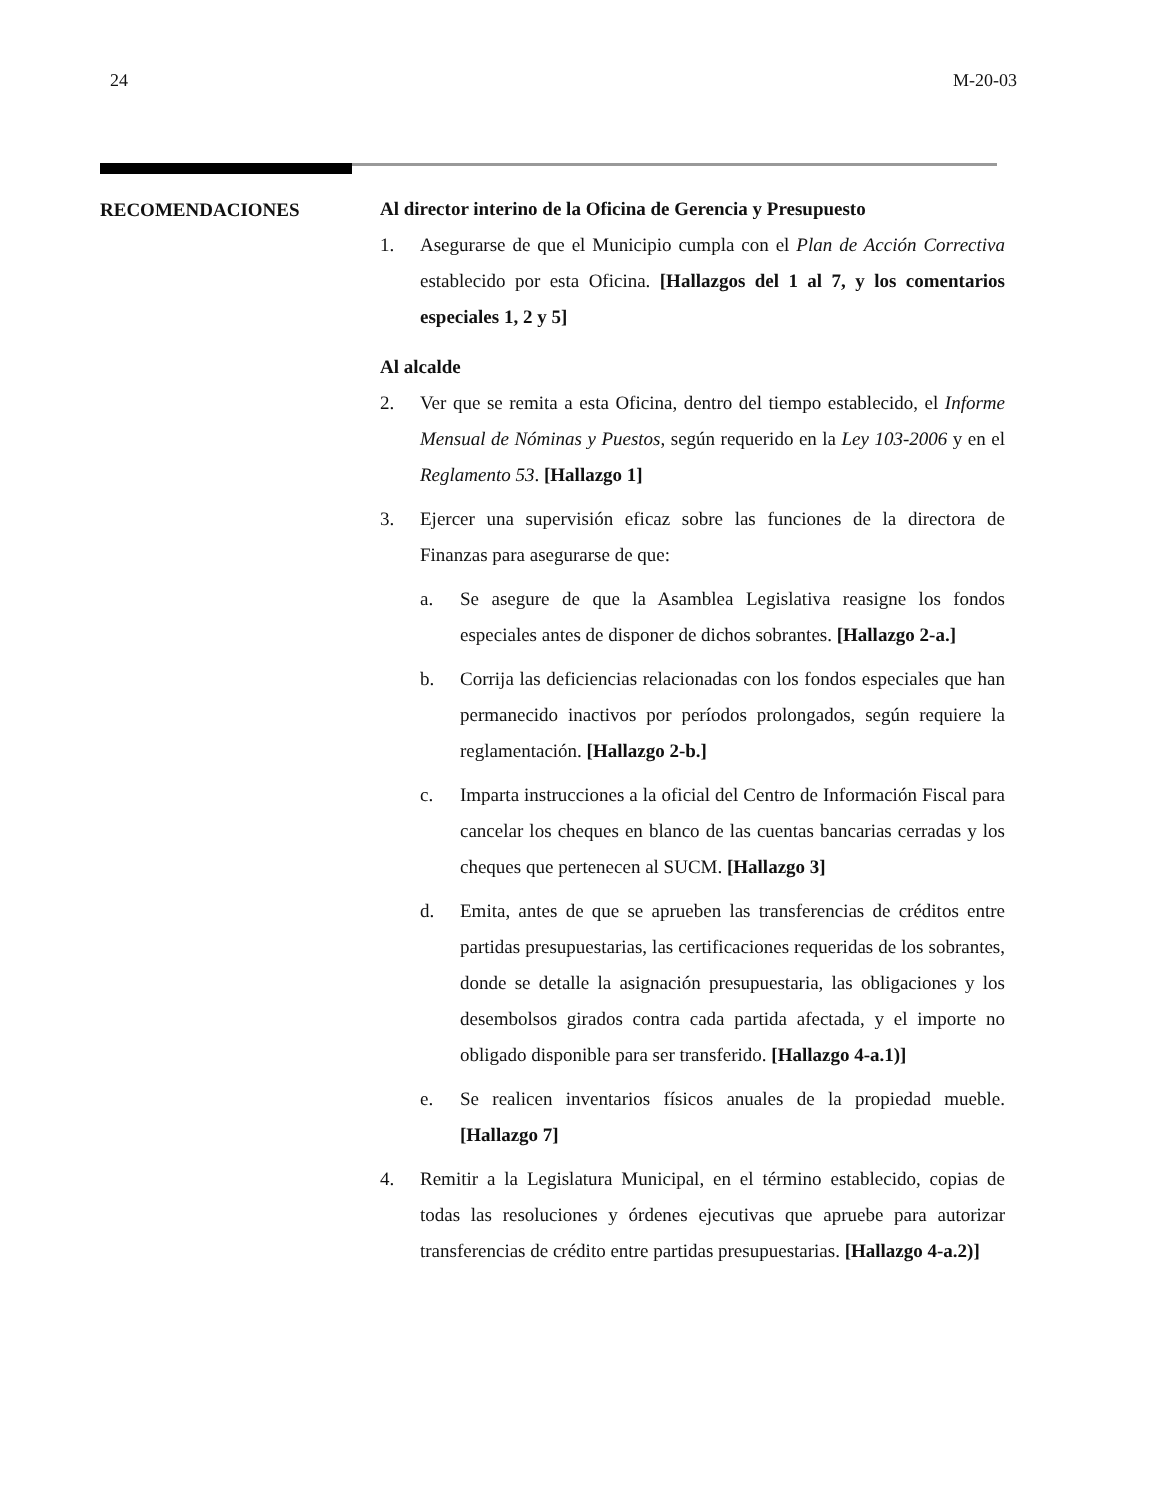24 M-20-03
RECOMENDACIONES
Al director interino de la Oficina de Gerencia y Presupuesto
1. Asegurarse de que el Municipio cumpla con el Plan de Acción Correctiva establecido por esta Oficina. [Hallazgos del 1 al 7, y los comentarios especiales 1, 2 y 5]
Al alcalde
2. Ver que se remita a esta Oficina, dentro del tiempo establecido, el Informe Mensual de Nóminas y Puestos, según requerido en la Ley 103-2006 y en el Reglamento 53. [Hallazgo 1]
3. Ejercer una supervisión eficaz sobre las funciones de la directora de Finanzas para asegurarse de que:
a. Se asegure de que la Asamblea Legislativa reasigne los fondos especiales antes de disponer de dichos sobrantes. [Hallazgo 2-a.]
b. Corrija las deficiencias relacionadas con los fondos especiales que han permanecido inactivos por períodos prolongados, según requiere la reglamentación. [Hallazgo 2-b.]
c. Imparta instrucciones a la oficial del Centro de Información Fiscal para cancelar los cheques en blanco de las cuentas bancarias cerradas y los cheques que pertenecen al SUCM. [Hallazgo 3]
d. Emita, antes de que se aprueben las transferencias de créditos entre partidas presupuestarias, las certificaciones requeridas de los sobrantes, donde se detalle la asignación presupuestaria, las obligaciones y los desembolsos girados contra cada partida afectada, y el importe no obligado disponible para ser transferido. [Hallazgo 4-a.1)]
e. Se realicen inventarios físicos anuales de la propiedad mueble. [Hallazgo 7]
4. Remitir a la Legislatura Municipal, en el término establecido, copias de todas las resoluciones y órdenes ejecutivas que apruebe para autorizar transferencias de crédito entre partidas presupuestarias. [Hallazgo 4-a.2)]